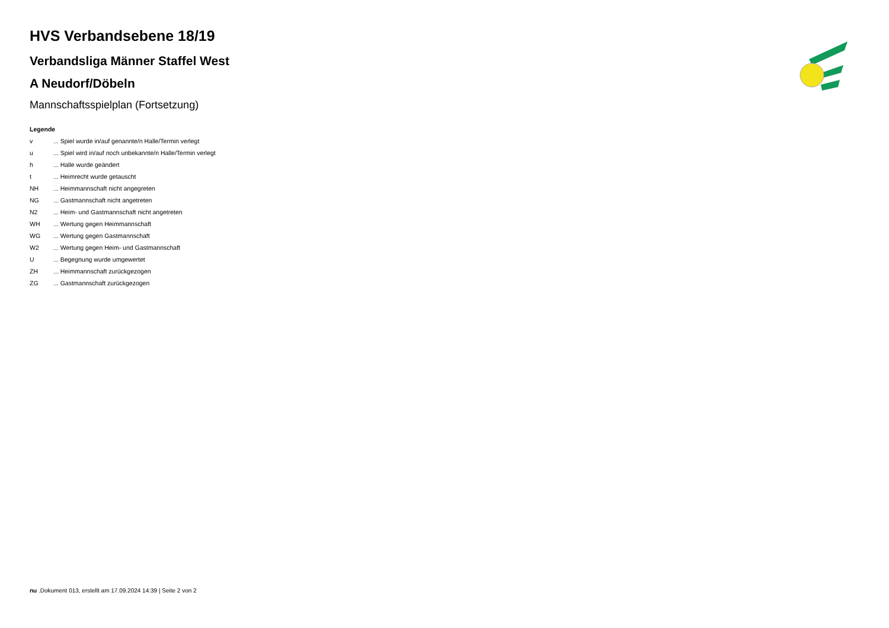HVS Verbandsebene 18/19
Verbandsliga Männer Staffel West
A Neudorf/Döbeln
Mannschaftsspielplan (Fortsetzung)
Legende
v ... Spiel wurde in/auf genannte/n Halle/Termin verlegt
u ... Spiel wird in/auf noch unbekannte/n Halle/Termin verlegt
h ... Halle wurde geändert
t ... Heimrecht wurde getauscht
NH ... Heimmannschaft nicht angegreten
NG ... Gastmannschaft nicht angetreten
N2 ... Heim- und Gastmannschaft nicht angetreten
WH ... Wertung gegen Heimmannschaft
WG ... Wertung gegen Gastmannschaft
W2 ... Wertung gegen Heim- und Gastmannschaft
U ... Begegnung wurde umgewertet
ZH ... Heimmannschaft zurückgezogen
ZG ... Gastmannschaft zurückgezogen
nu .Dokument 013, erstellt am 17.09.2024 14:39 | Seite 2 von 2